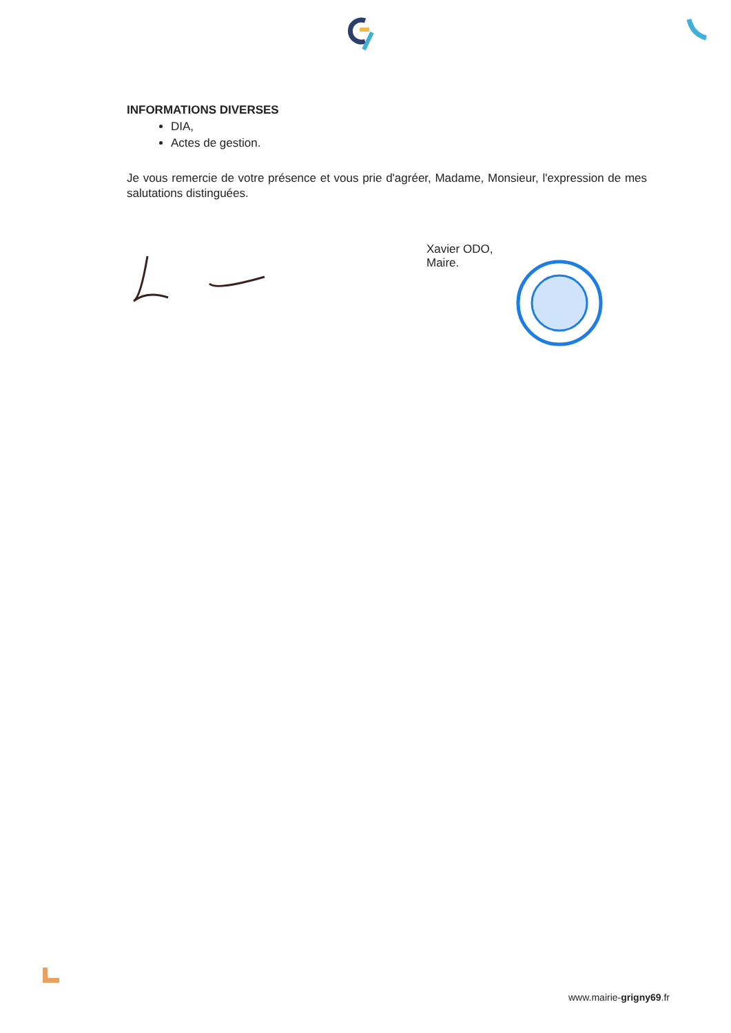INFORMATIONS DIVERSES
DIA,
Actes de gestion.
Je vous remercie de votre présence et vous prie d'agréer, Madame, Monsieur, l'expression de mes salutations distinguées.
Xavier ODO,
Maire.
www.mairie-grigny69.fr